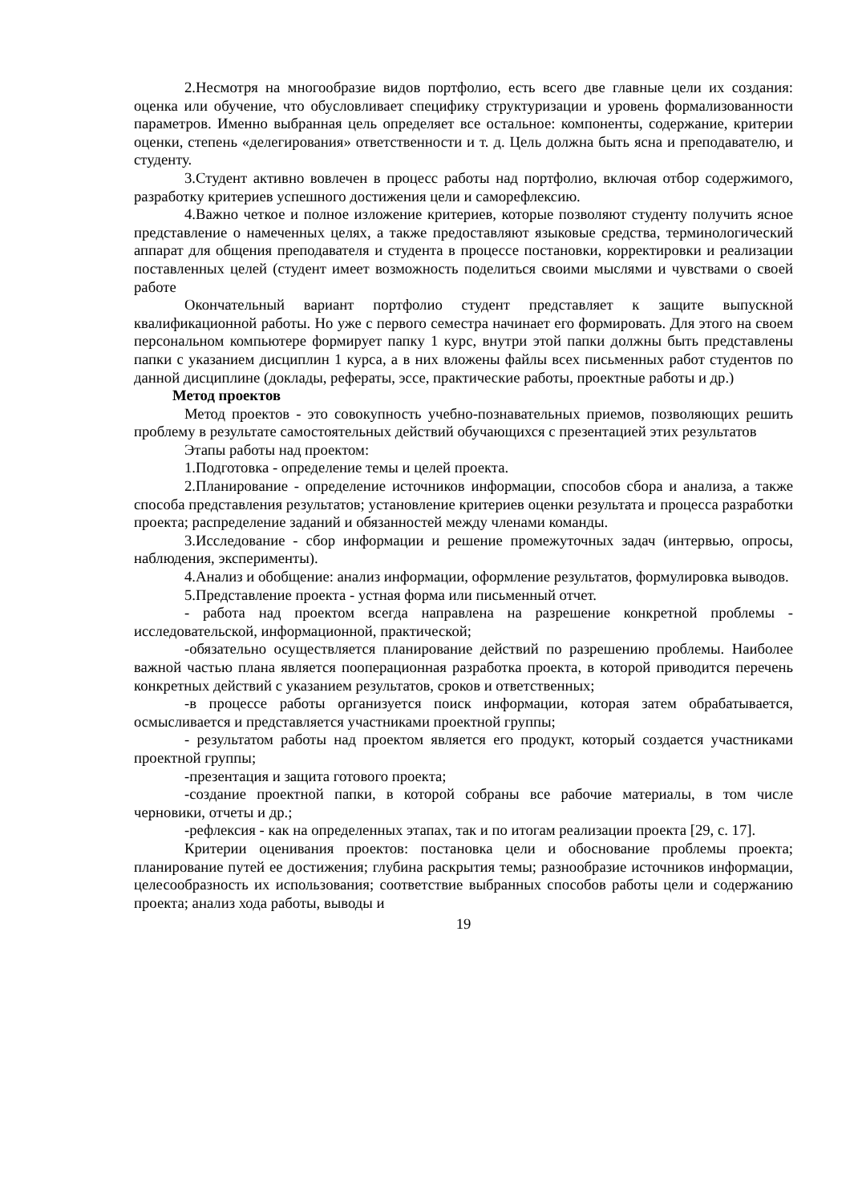2.Несмотря на многообразие видов портфолио, есть всего две главные цели их создания: оценка или обучение, что обусловливает специфику структуризации и уровень формализованности параметров. Именно выбранная цель определяет все остальное: компоненты, содержание, критерии оценки, степень «делегирования» ответственности и т. д. Цель должна быть ясна и преподавателю, и студенту.
3.Студент активно вовлечен в процесс работы над портфолио, включая отбор содержимого, разработку критериев успешного достижения цели и саморефлексию.
4.Важно четкое и полное изложение критериев, которые позволяют студенту получить ясное представление о намеченных целях, а также предоставляют языковые средства, терминологический аппарат для общения преподавателя и студента в процессе постановки, корректировки и реализации поставленных целей (студент имеет возможность поделиться своими мыслями и чувствами о своей работе
Окончательный вариант портфолио студент представляет к защите выпускной квалификационной работы. Но уже с первого семестра начинает его формировать. Для этого на своем персональном компьютере формирует папку 1 курс, внутри этой папки должны быть представлены папки с указанием дисциплин 1 курса, а в них вложены файлы всех письменных работ студентов по данной дисциплине (доклады, рефераты, эссе, практические работы, проектные работы и др.)
Метод проектов
Метод проектов - это совокупность учебно-познавательных приемов, позволяющих решить проблему в результате самостоятельных действий обучающихся с презентацией этих результатов
Этапы работы над проектом:
1.Подготовка - определение темы и целей проекта.
2.Планирование - определение источников информации, способов сбора и анализа, а также способа представления результатов; установление критериев оценки результата и процесса разработки проекта; распределение заданий и обязанностей между членами команды.
3.Исследование - сбор информации и решение промежуточных задач (интервью, опросы, наблюдения, эксперименты).
4.Анализ и обобщение: анализ информации, оформление результатов, формулировка выводов.
5.Представление проекта - устная форма или письменный отчет.
- работа над проектом всегда направлена на разрешение конкретной проблемы - исследовательской, информационной, практической;
-обязательно осуществляется планирование действий по разрешению проблемы. Наиболее важной частью плана является пооперационная разработка проекта, в которой приводится перечень конкретных действий с указанием результатов, сроков и ответственных;
-в процессе работы организуется поиск информации, которая затем обрабатывается, осмысливается и представляется участниками проектной группы;
- результатом работы над проектом является его продукт, который создается участниками проектной группы;
-презентация и защита готового проекта;
-создание проектной папки, в которой собраны все рабочие материалы, в том числе черновики, отчеты и др.;
-рефлексия - как на определенных этапах, так и по итогам реализации проекта [29, с. 17].
Критерии оценивания проектов: постановка цели и обоснование проблемы проекта; планирование путей ее достижения; глубина раскрытия темы; разнообразие источников информации, целесообразность их использования; соответствие выбранных способов работы цели и содержанию проекта; анализ хода работы, выводы и
19